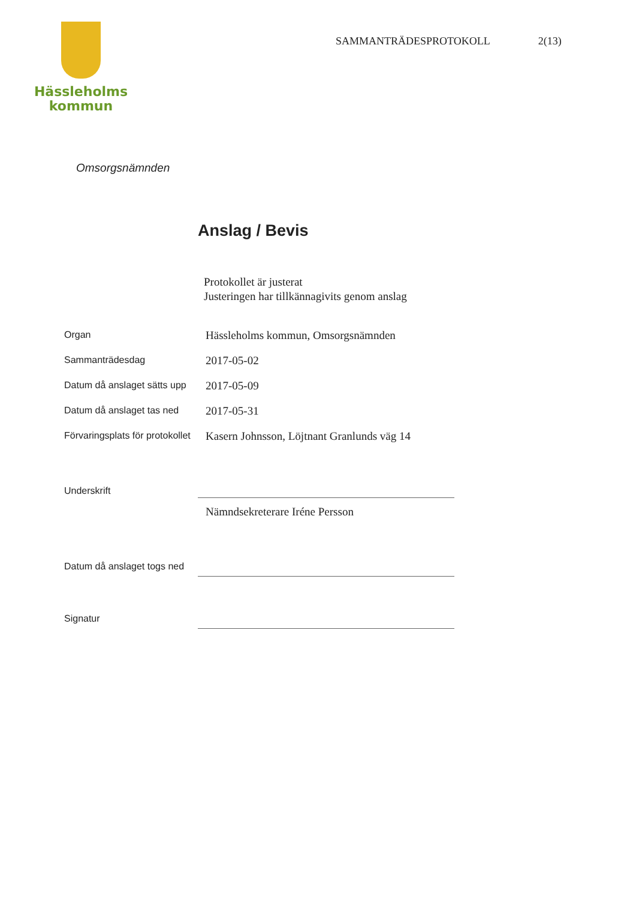Hässleholms
kommun
SAMMANTRÄDESPROTOKOLL 2(13)
Omsorgsnämnden
Anslag / Bevis
Protokollet är justerat
Justeringen har tillkännagivits genom anslag
Organ
Hässleholms kommun, Omsorgsnämnden
Sammanträdesdag
2017-05-02
Datum då anslaget sätts upp
2017-05-09
Datum då anslaget tas ned
2017-05-31
Förvaringsplats för protokollet
Kasern Johnsson, Löjtnant Granlunds väg 14
Underskrift
Nämndsekreterare Iréne Persson
Datum då anslaget togs ned
Signatur